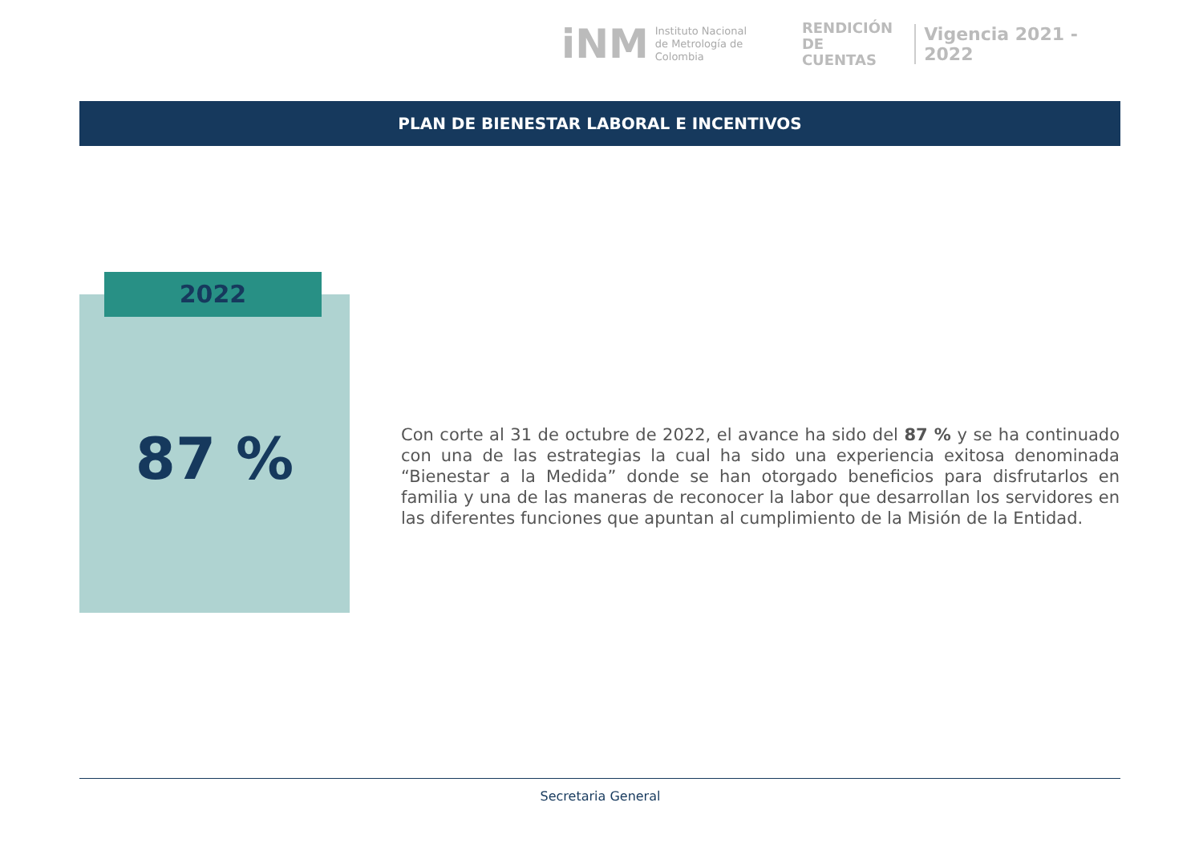iNM
Instituto Nacional de Metrología de Colombia
RENDICIÓN
DE CUENTAS
Vigencia 2021 - 2022
PLAN DE BIENESTAR LABORAL E INCENTIVOS
2022
87 %
Con corte al 31 de octubre de 2022, el avance ha sido del 87 % y se ha continuado con una de las estrategias la cual ha sido una experiencia exitosa denominada “Bienestar a la Medida” donde se han otorgado beneficios para disfrutarlos en familia y una de las maneras de reconocer la labor que desarrollan los servidores en las diferentes funciones que apuntan al cumplimiento de la Misión de la Entidad.
Secretaria General